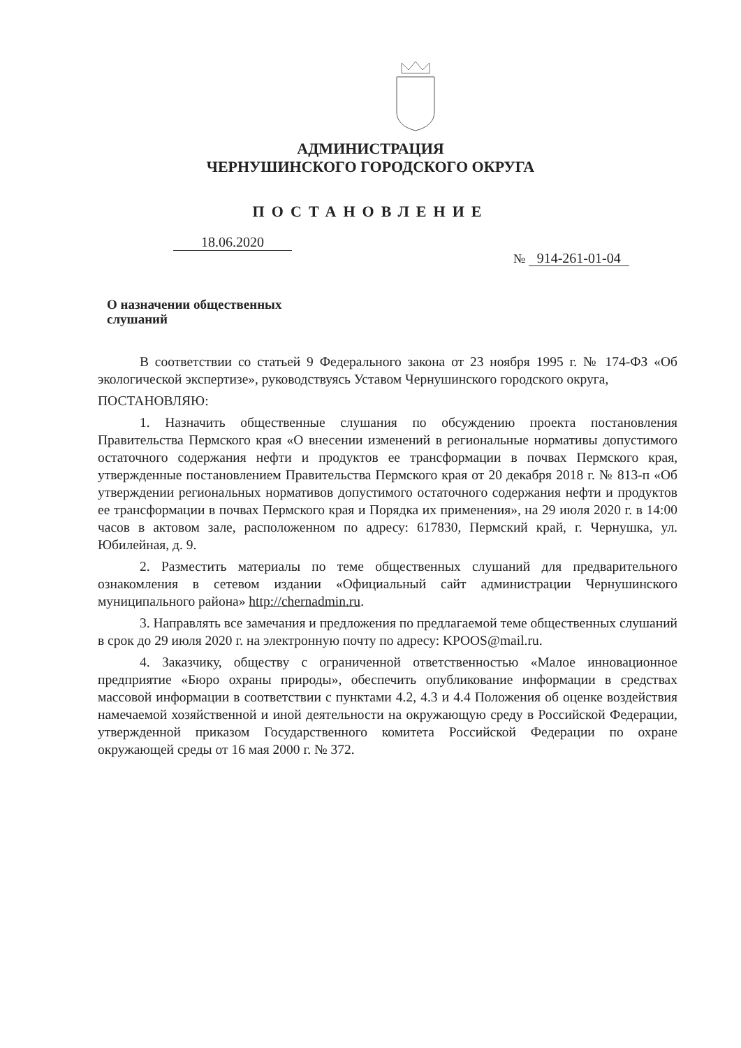АДМИНИСТРАЦИЯ
ЧЕРНУШИНСКОГО ГОРОДСКОГО ОКРУГА
ПОСТАНОВЛЕНИЕ
18.06.2020
№ 914-261-01-04
О назначении общественных
слушаний
В соответствии со статьей 9 Федерального закона от 23 ноября 1995 г. № 174-ФЗ «Об экологической экспертизе», руководствуясь Уставом Чернушинского городского округа,
ПОСТАНОВЛЯЮ:
1. Назначить общественные слушания по обсуждению проекта постановления Правительства Пермского края «О внесении изменений в региональные нормативы допустимого остаточного содержания нефти и продуктов ее трансформации в почвах Пермского края, утвержденные постановлением Правительства Пермского края от 20 декабря 2018 г. № 813-п «Об утверждении региональных нормативов допустимого остаточного содержания нефти и продуктов ее трансформации в почвах Пермского края и Порядка их применения», на 29 июля 2020 г. в 14:00 часов в актовом зале, расположенном по адресу: 617830, Пермский край, г. Чернушка, ул. Юбилейная, д. 9.
2. Разместить материалы по теме общественных слушаний для предварительного ознакомления в сетевом издании «Официальный сайт администрации Чернушинского муниципального района» http://chernadmin.ru.
3. Направлять все замечания и предложения по предлагаемой теме общественных слушаний в срок до 29 июля 2020 г. на электронную почту по адресу: KPOOS@mail.ru.
4. Заказчику, обществу с ограниченной ответственностью «Малое инновационное предприятие «Бюро охраны природы», обеспечить опубликование информации в средствах массовой информации в соответствии с пунктами 4.2, 4.3 и 4.4 Положения об оценке воздействия намечаемой хозяйственной и иной деятельности на окружающую среду в Российской Федерации, утвержденной приказом Государственного комитета Российской Федерации по охране окружающей среды от 16 мая 2000 г. № 372.